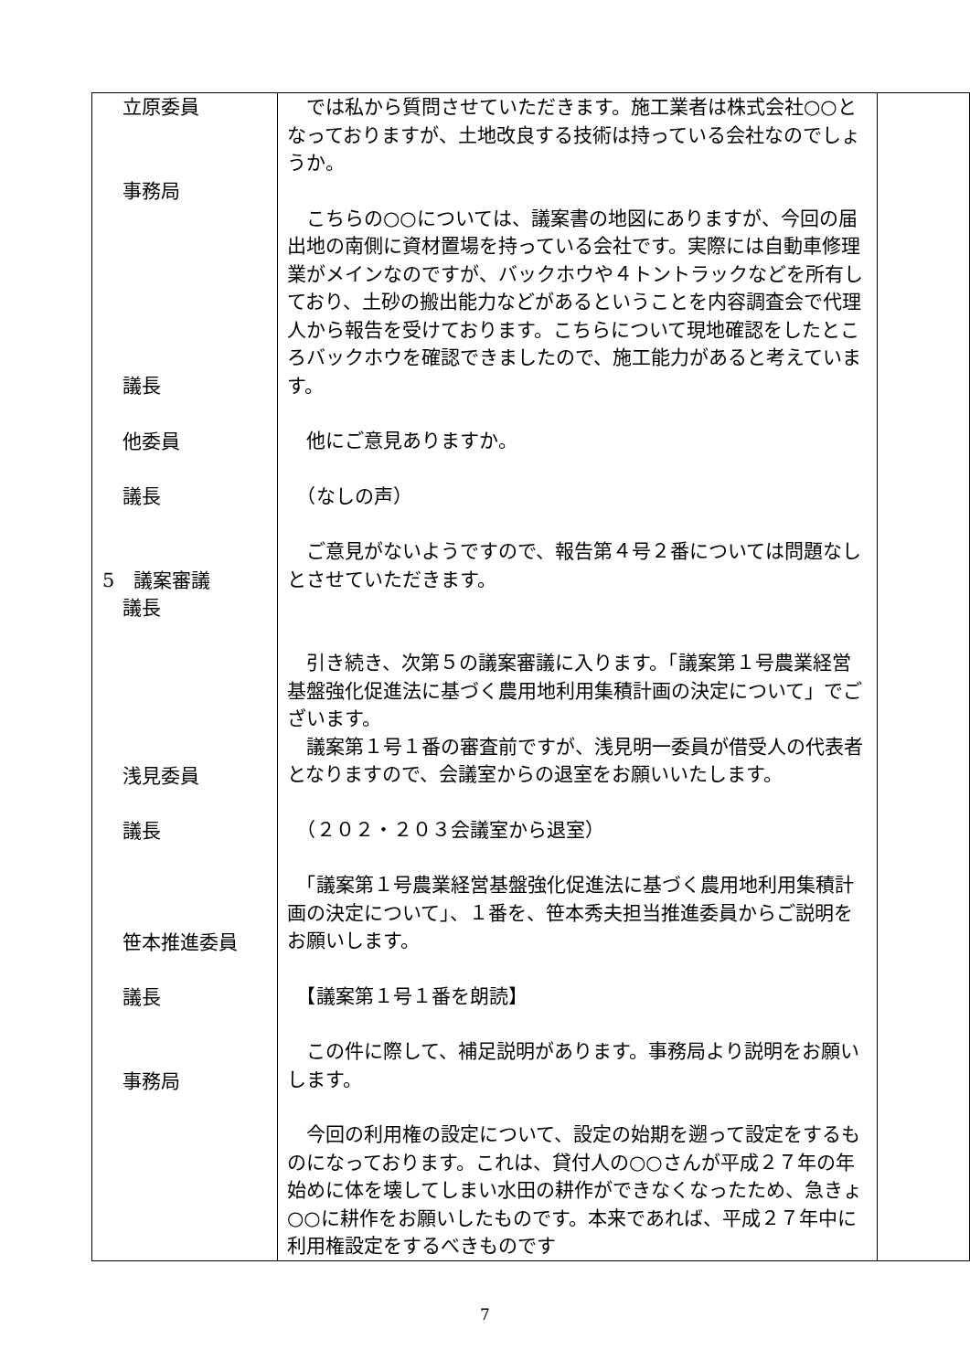| 立原委員 事務局 議長 他委員 議長 5 議案審議 議長 浅見委員 議長 笹本推進委員 議長 事務局 | では私から質問させていただきます。施工業者は株式会社○○となっておりますが、土地改良する技術は持っている会社なのでしょうか。 こちらの○○については、議案書の地図にありますが、今回の届出地の南側に資材置場を持っている会社です。実際には自動車修理業がメインなのですが、バックホウや４トントラックなどを所有しており、土砂の搬出能力などがあるということを内容調査会で代理人から報告を受けております。こちらについて現地確認をしたところバックホウを確認できましたので、施工能力があると考えています。 他にご意見ありますか。 （なしの声） ご意見がないようですので、報告第４号２番については問題なしとさせていただきます。 引き続き、次第５の議案審議に入ります。「議案第１号農業経営基盤強化促進法に基づく農用地利用集積計画の決定について」でございます。 議案第１号１番の審査前ですが、浅見明一委員が借受人の代表者となりますので、会議室からの退室をお願いいたします。 （２０２・２０３会議室から退室） 「議案第１号農業経営基盤強化促進法に基づく農用地利用集積計画の決定について」、１番を、笹本秀夫担当推進委員からご説明をお願いします。 【議案第１号１番を朗読】 この件に際して、補足説明があります。事務局より説明をお願いします。 今回の利用権の設定について、設定の始期を遡って設定をするものになっております。これは、貸付人の○○さんが平成２７年の年始めに体を壊してしまい水田の耕作ができなくなったため、急きょ○○に耕作をお願いしたものです。本来であれば、平成２７年中に利用権設定をするべきものです | |
7